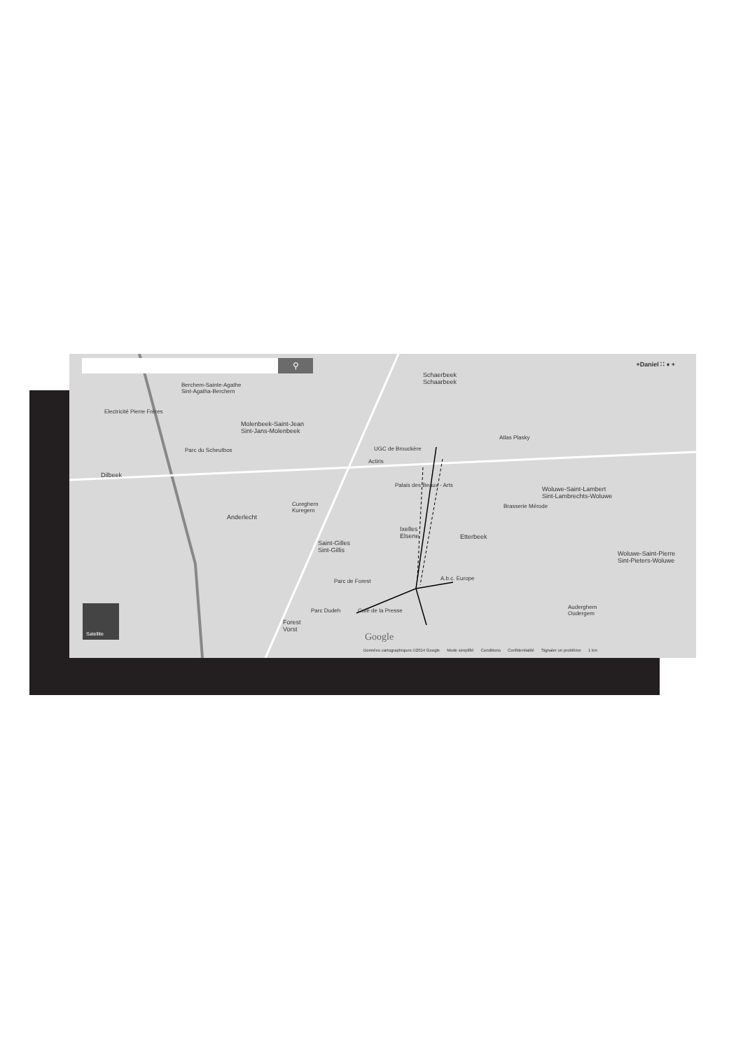⚲ +Daniel ∷ ♦ +
Schaerbeek
Schaarbeek
Berchem-Sainte-Agathe
Sint-Agatha-Berchem
Electricité Pierre Frères
Molenbeek-Saint-Jean
Sint-Jans-Molenbeek
Parc du Scheutbos UGC de Brouckère
Actiris
Atlas Plasky
Dilbeek
Palais des Beaux - Arts
Brasserie Mérode
Woluwe-Saint-Lambert
Sint-Lambrechts-Woluwe
Cureghem
Kuregem
Anderlecht
Ixelles
Elsene
Etterbeek
Saint-Gilles
Sint-Gillis
Woluwe-Saint-Pierre
Sint-Pieters-Woluwe
A.b.c. Europe
Parc de Forest
Café de la Presse
Parc Dudeh
Forest
Vorst
Auderghem
Oudergem
Satellite
Google
Données cartographiques ©2014 Google Mode simplifié Conditions Confidentialité Signaler un problème 1 km